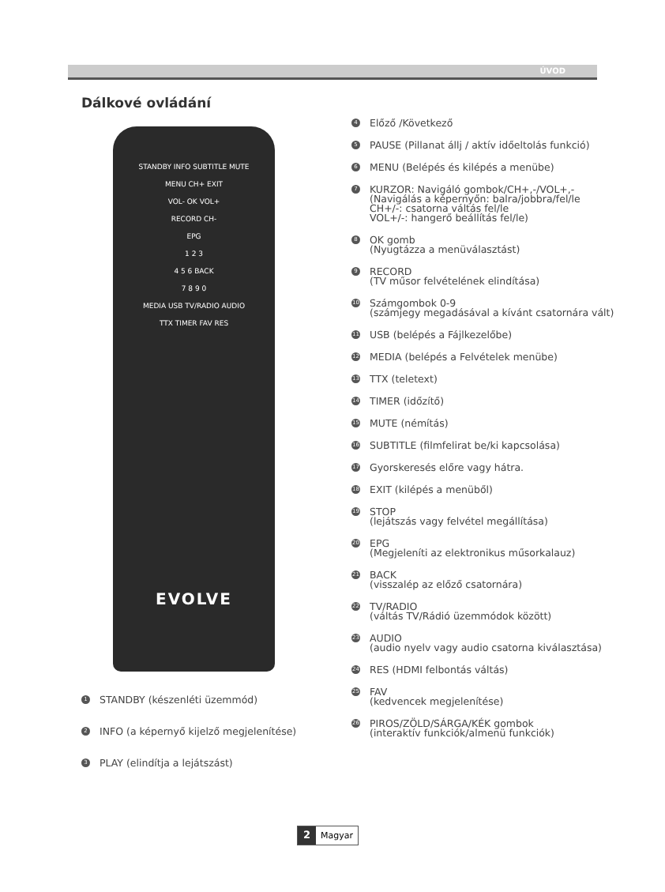ÚVOD
Dálkové ovládání
STANDBY INFO SUBTITLE MUTE
MENU CH+ EXIT
VOL- OK VOL+
RECORD CH-
EPG
1 2 3
4 5 6 BACK
7 8 9 0
MEDIA USB TV/RADIO AUDIO
TTX TIMER FAV RES
EVOLVE
1 STANDBY (készenléti üzemmód)
2 INFO (a képernyő kijelző megjelenítése)
3 PLAY (elindítja a lejátszást)
4 Előző /Következő
5 PAUSE (Pillanat állj / aktív időeltolás funkció)
6 MENU (Belépés és kilépés a menübe)
7
KURZOR: Navigáló gombok/CH+,-/VOL+,-
(Navigálás a képernyőn: balra/jobbra/fel/le
CH+/-: csatorna váltás fel/le
VOL+/-: hangerő beállítás fel/le)
8
OK gomb
(Nyugtázza a menüválasztást)
9
RECORD
(TV műsor felvételének elindítása)
10
Számgombok 0-9
(számjegy megadásával a kívánt csatornára vált)
11 USB (belépés a Fájlkezelőbe)
12 MEDIA (belépés a Felvételek menübe)
13 TTX (teletext)
14 TIMER (időzítő)
15 MUTE (némítás)
16 SUBTITLE (filmfelirat be/ki kapcsolása)
17 Gyorskeresés előre vagy hátra.
18 EXIT (kilépés a menüből)
19
STOP
(lejátszás vagy felvétel megállítása)
20
EPG
(Megjeleníti az elektronikus műsorkalauz)
21
BACK
(visszalép az előző csatornára)
22
TV/RADIO
(váltás TV/Rádió üzemmódok között)
23
AUDIO
(audio nyelv vagy audio csatorna kiválasztása)
24 RES (HDMI felbontás váltás)
25
FAV
(kedvencek megjelenítése)
26
PIROS/ZÖLD/SÁRGA/KÉK gombok
(interaktív funkciók/almenü funkciók)
2 Magyar